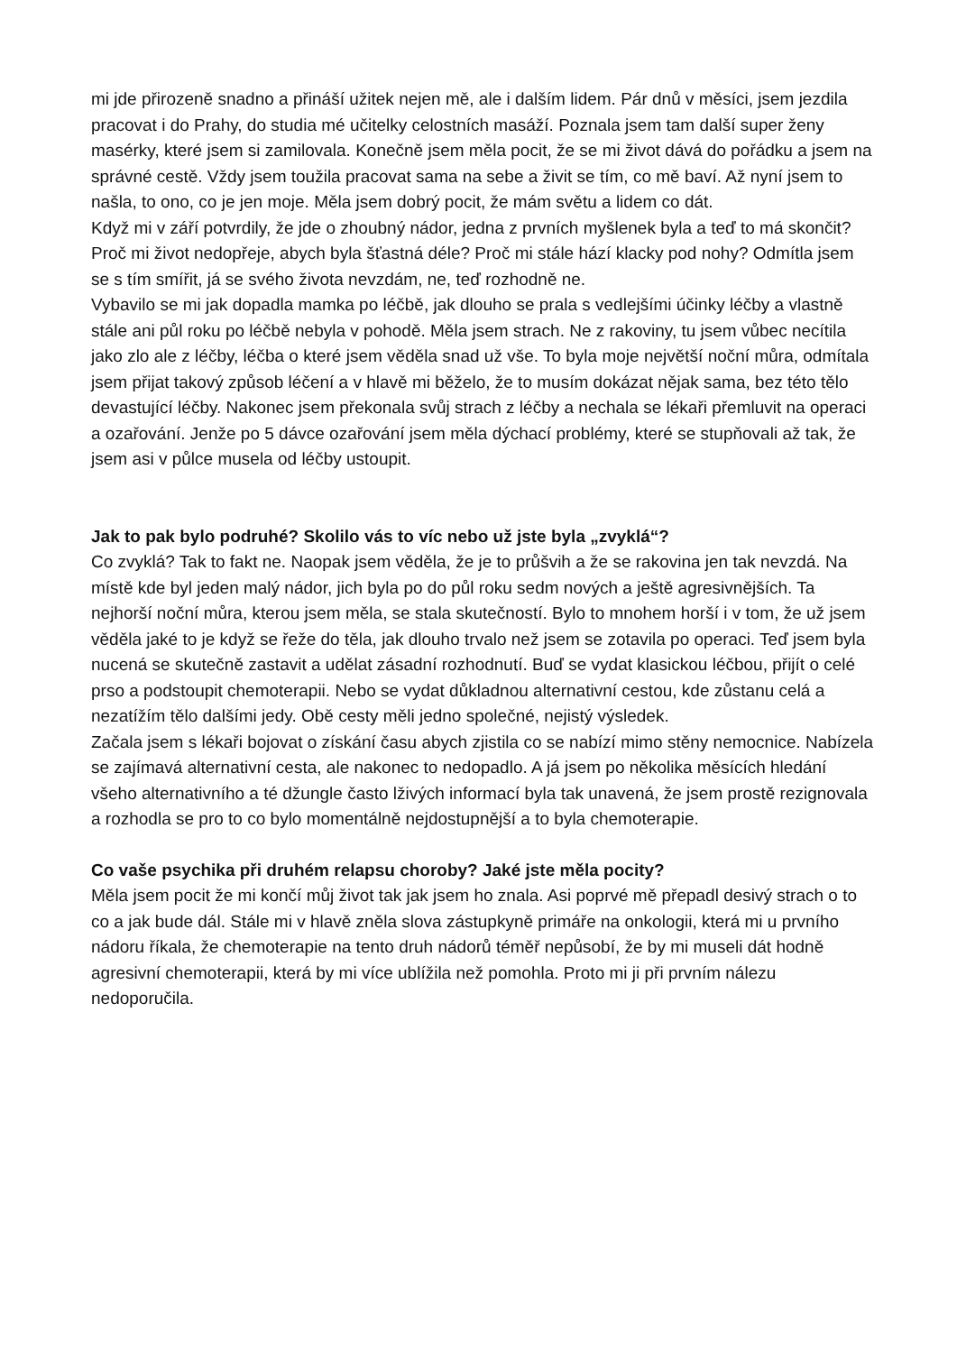mi jde přirozeně snadno a přináší užitek nejen mě, ale i dalším lidem. Pár dnů v měsíci, jsem jezdila pracovat i do Prahy, do studia mé učitelky celostních masáží. Poznala jsem tam další super ženy masérky, které jsem si zamilovala. Konečně jsem měla pocit, že se mi život dává do pořádku a jsem na správné cestě. Vždy jsem toužila pracovat sama na sebe a živit se tím, co mě baví. Až nyní jsem to našla, to ono, co je jen moje. Měla jsem dobrý pocit, že mám světu a lidem co dát.
Když mi v září potvrdily, že jde o zhoubný nádor, jedna z prvních myšlenek byla a teď to má skončit? Proč mi život nedopřeje, abych byla šťastná déle? Proč mi stále hází klacky pod nohy? Odmítla jsem se s tím smířit, já se svého života nevzdám, ne, teď rozhodně ne.
Vybavilo se mi jak dopadla mamka po léčbě, jak dlouho se prala s vedlejšími účinky léčby a vlastně stále ani půl roku po léčbě nebyla v pohodě. Měla jsem strach. Ne z rakoviny, tu jsem vůbec necítila jako zlo ale z léčby, léčba o které jsem věděla snad už vše. To byla moje největší noční můra, odmítala jsem přijat takový způsob léčení a v hlavě mi běželo, že to musím dokázat nějak sama, bez této tělo devastující léčby. Nakonec jsem překonala svůj strach z léčby a nechala se lékaři přemluvit na operaci a ozařování. Jenže po 5 dávce ozařování jsem měla dýchací problémy, které se stupňovali až tak, že jsem asi v půlce musela od léčby ustoupit.
Jak to pak bylo podruhé? Skolilo vás to víc nebo už jste byla „zvyklá“?
Co zvyklá? Tak to fakt ne. Naopak jsem věděla, že je to průšvih a že se rakovina jen tak nevzdá. Na místě kde byl jeden malý nádor, jich byla po do půl roku sedm nových a ještě agresivnějších. Ta nejhorší noční můra, kterou jsem měla, se stala skutečností. Bylo to mnohem horší i v tom, že už jsem věděla jaké to je když se řeže do těla, jak dlouho trvalo než jsem se zotavila po operaci. Teď jsem byla nucená se skutečně zastavit a udělat zásadní rozhodnutí. Buď se vydat klasickou léčbou, přijít o celé prso a podstoupit chemoterapii. Nebo se vydat důkladnou alternativní cestou, kde zůstanu celá a nezatížím tělo dalšími jedy. Obě cesty měli jedno společné, nejistý výsledek.
Začala jsem s lékaři bojovat o získání času abych zjistila co se nabízí mimo stěny nemocnice. Nabízela se zajímavá alternativní cesta, ale nakonec to nedopadlo. A já jsem po několika měsících hledání všeho alternativního a té džungle často lživých informací byla tak unavená, že jsem prostě rezignovala a rozhodla se pro to co bylo momentálně nejdostupnější a to byla chemoterapie.
Co vaše psychika při druhém relapsu choroby? Jaké jste měla pocity?
Měla jsem pocit že mi končí můj život tak jak jsem ho znala. Asi poprvé mě přepadl desivý strach o to co a jak bude dál. Stále mi v hlavě zněla slova zástupkyně primáře na onkologii, která mi u prvního nádoru říkala, že chemoterapie na tento druh nádorů téměř nepůsobí, že by mi museli dát hodně agresivní chemoterapii, která by mi více ublížila než pomohla. Proto mi ji při prvním nálezu nedoporučila.